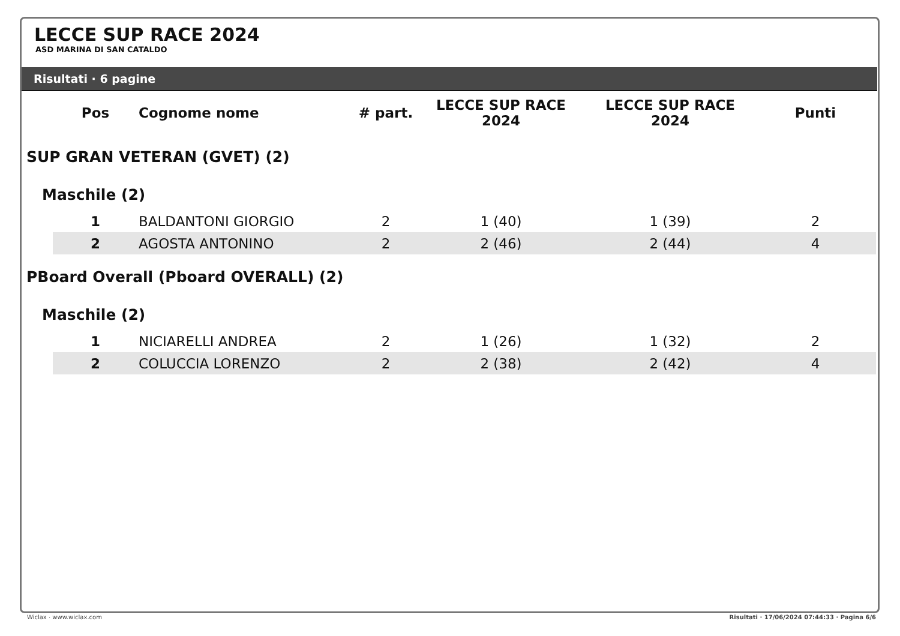LECCE SUP RACE 2024
ASD MARINA DI SAN CATALDO
Risultati · 6 pagine
| | Pos | Cognome nome | # part. | LECCE SUP RACE 2024 | LECCE SUP RACE 2024 | Punti |
| --- | --- | --- | --- | --- | --- | --- |
| SUP GRAN VETERAN (GVET) (2) | | | | | | |
| Maschile (2) | | | | | | |
| | 1 | BALDANTONI GIORGIO | 2 | 1 (40) | 1 (39) | 2 |
| | 2 | AGOSTA ANTONINO | 2 | 2 (46) | 2 (44) | 4 |
| PBoard Overall (Pboard OVERALL) (2) | | | | | | |
| Maschile (2) | | | | | | |
| | 1 | NICIARELLI ANDREA | 2 | 1 (26) | 1 (32) | 2 |
| | 2 | COLUCCIA LORENZO | 2 | 2 (38) | 2 (42) | 4 |
Wiclax · www.wiclax.com Risultati · 17/06/2024 07:44:33 · Pagina 6/6